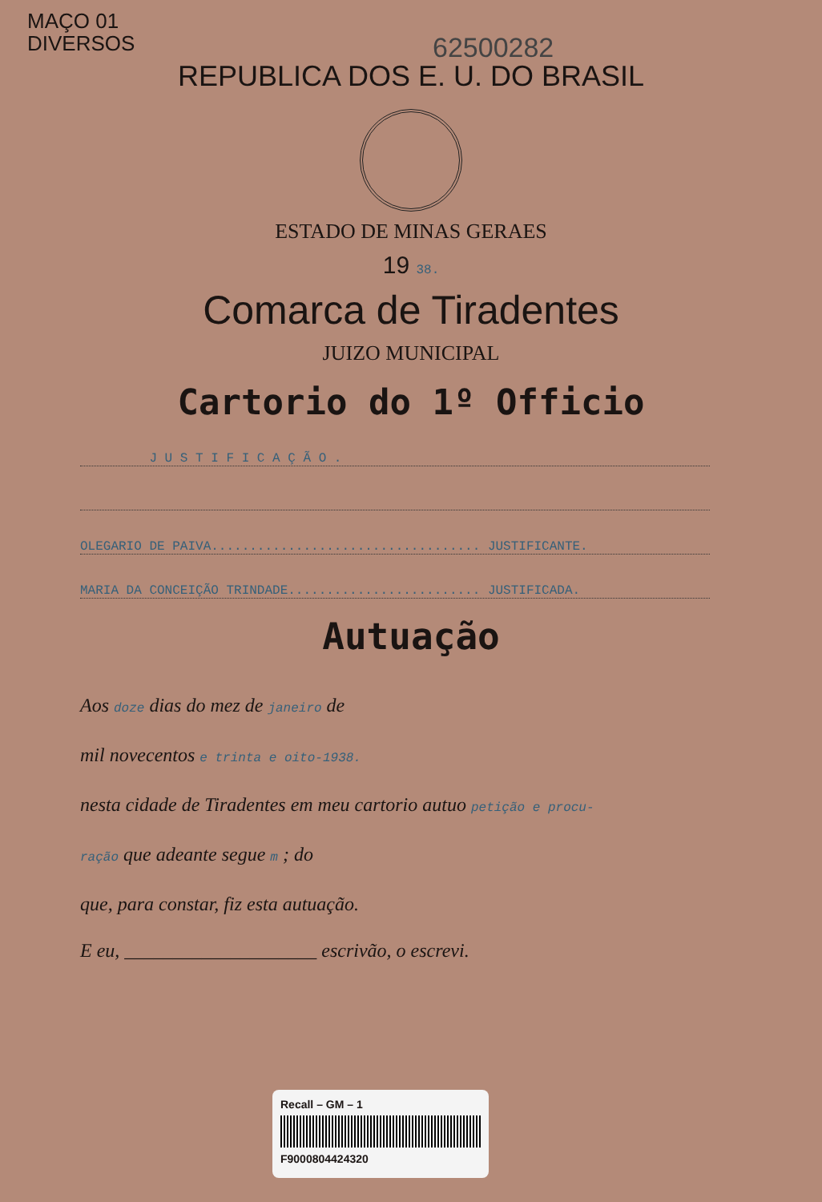MAÇO 01
DIVERSOS
62500282
REPUBLICA DOS E. U. DO BRASIL
ESTADO DE MINAS GERAES
19 38.
Comarca de Tiradentes
JUIZO MUNICIPAL
Cartorio do 1º Officio
J U S T I F I C A Ç Ã O .
OLEGARIO DE PAIVA................................... JUSTIFICANTE.
MARIA DA CONCEIÇÃO TRINDADE......................... JUSTIFICADA.
Autuação
Aos doze dias do mez de janeiro de
mil novecentos e trinta e oito-1938.
nesta cidade de Tiradentes em meu cartorio autuo petição e procu-
ração que adeante segue m ; do
que, para constar, fiz esta autuação.
E eu, ____________________ escrivão, o escrevi.
Recall – GM – 1
F9000804424320